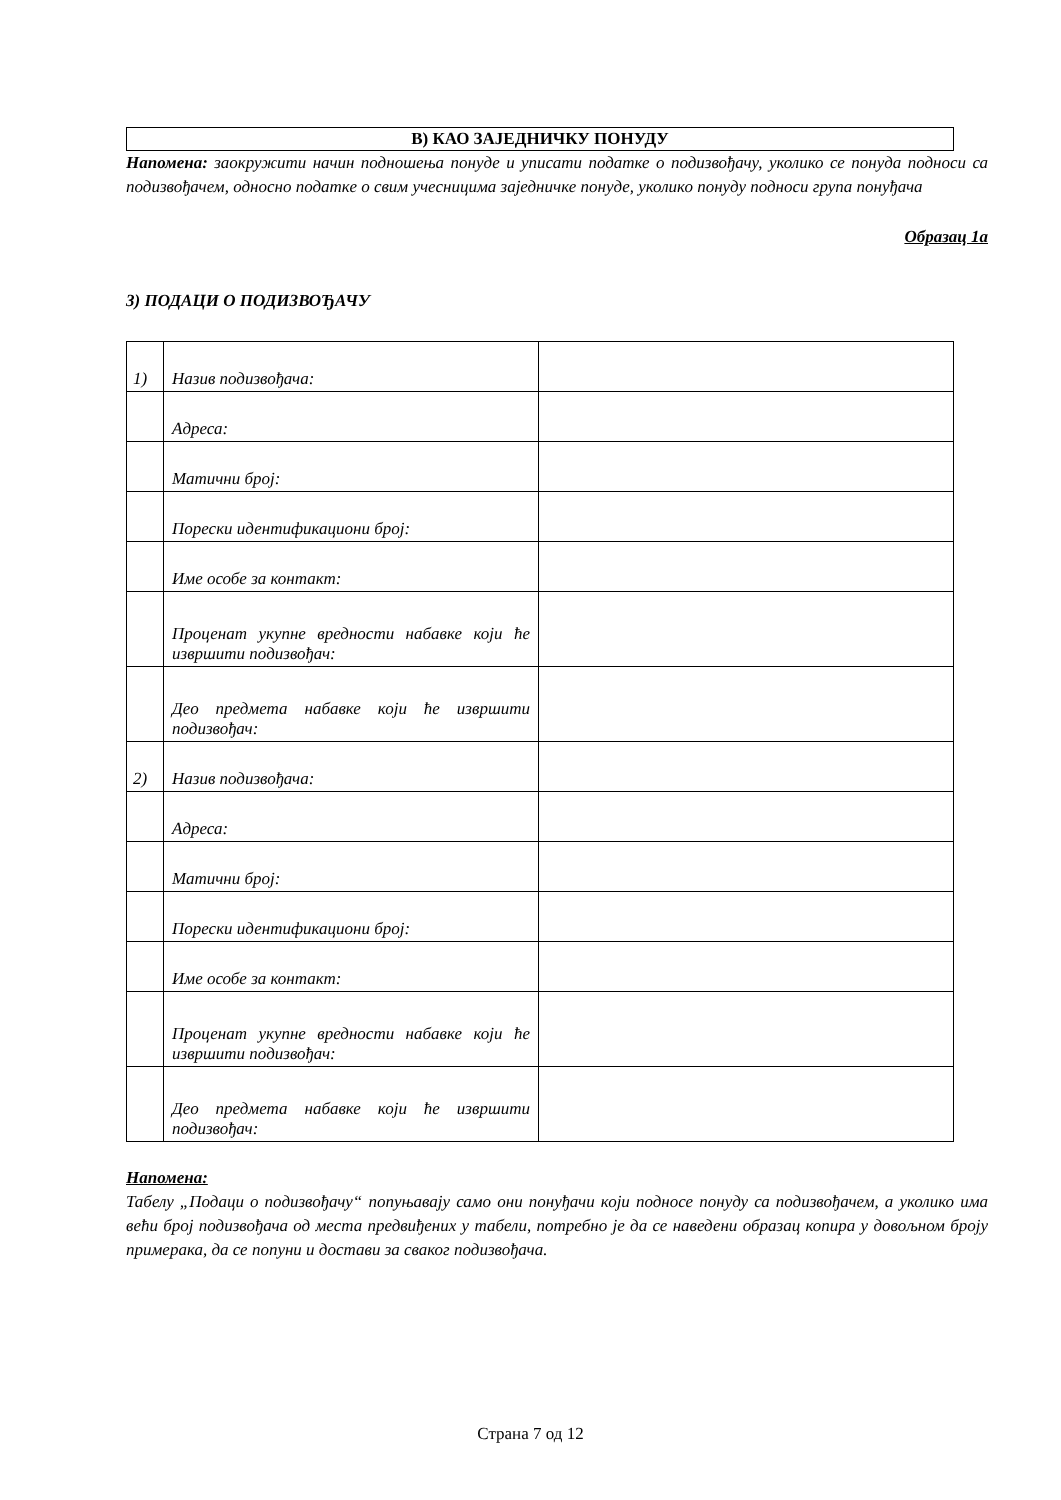В) КАО ЗАЈЕДНИЧКУ ПОНУДУ
Напомена: заокружити начин подношења понуде и уписати податке о подизвођачу, уколико се понуда подноси са подизвођачем, односно податке о свим учесницима заједничке понуде, уколико понуду подноси група понуђача
Образац 1а
3) ПОДАЦИ О ПОДИЗВОЂАЧУ
| 1) | Назив подизвођача: | |
| | Адреса: | |
| | Матични број: | |
| | Порески идентификациони број: | |
| | Име особе за контакт: | |
| | Проценат укупне вредности набавке који ће извршити подизвођач: | |
| | Део предмета набавке који ће извршити подизвођач: | |
| 2) | Назив подизвођача: | |
| | Адреса: | |
| | Матични број: | |
| | Порески идентификациони број: | |
| | Име особе за контакт: | |
| | Проценат укупне вредности набавке који ће извршити подизвођач: | |
| | Део предмета набавке који ће извршити подизвођач: | |
Напомена:
Табелу „Подаци о подизвођачу“ попуњавају само они понуђачи који подносе понуду са подизвођачем, а уколико има већи број подизвођача од места предвиђених у табели, потребно је да се наведени образац копира у довољном броју примерака, да се попуни и достави за сваког подизвођача.
Страна 7 од 12